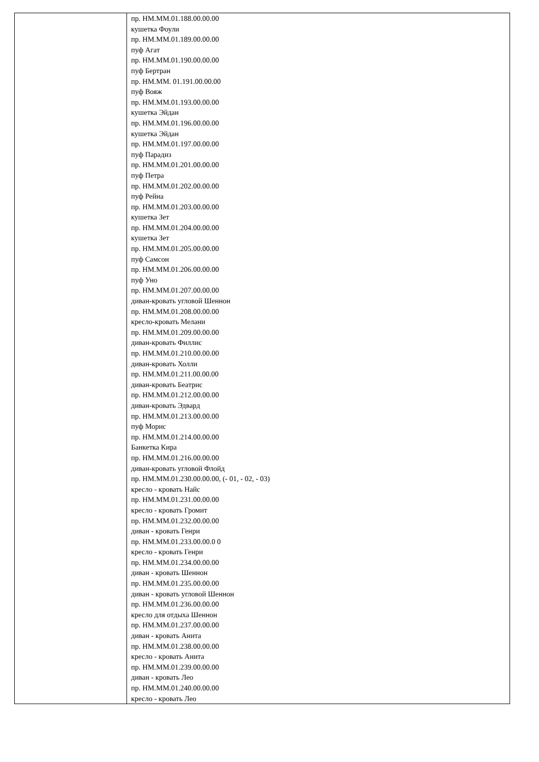| | пр. НМ.ММ.01.188.00.00.00 кушетка Фоули пр. НМ.ММ.01.189.00.00.00 пуф Агат пр. НМ.ММ.01.190.00.00.00 пуф Бертран пр. НМ.ММ. 01.191.00.00.00 пуф Вояж пр. НМ.ММ.01.193.00.00.00 кушетка Эйдан пр. НМ.ММ.01.196.00.00.00 кушетка Эйдан пр. НМ.ММ.01.197.00.00.00 пуф Парадиз пр. НМ.ММ.01.201.00.00.00 пуф Петра пр. НМ.ММ.01.202.00.00.00 пуф Рейна пр. НМ.ММ.01.203.00.00.00 кушетка Зет пр. НМ.ММ.01.204.00.00.00 кушетка Зет пр. НМ.ММ.01.205.00.00.00 пуф Самсон пр. НМ.ММ.01.206.00.00.00 пуф Уно пр. НМ.ММ.01.207.00.00.00 диван-кровать угловой Шеннон пр. НМ.ММ.01.208.00.00.00 кресло-кровать Мелани пр. НМ.ММ.01.209.00.00.00 диван-кровать Филлис пр. НМ.ММ.01.210.00.00.00 диван-кровать Холли пр. НМ.ММ.01.211.00.00.00 диван-кровать Беатрис пр. НМ.ММ.01.212.00.00.00 диван-кровать Эдвард пр. НМ.ММ.01.213.00.00.00 пуф Морис пр. НМ.ММ.01.214.00.00.00 Банкетка Кира пр. НМ.ММ.01.216.00.00.00 диван-кровать угловой Флойд пр. НМ.ММ.01.230.00.00.00, (- 01, - 02, - 03) кресло - кровать Найс пр. НМ.ММ.01.231.00.00.00 кресло - кровать Громит пр. НМ.ММ.01.232.00.00.00 диван - кровать Генри пр. НМ.ММ.01.233.00.00.0 0 кресло - кровать Генри пр. НМ.ММ.01.234.00.00.00 диван - кровать Шеннон пр. НМ.ММ.01.235.00.00.00 диван - кровать угловой Шеннон пр. НМ.ММ.01.236.00.00.00 кресло для отдыха Шеннон пр. НМ.ММ.01.237.00.00.00 диван - кровать Анита пр. НМ.ММ.01.238.00.00.00 кресло - кровать Анита пр. НМ.ММ.01.239.00.00.00 диван - кровать Лео пр. НМ.ММ.01.240.00.00.00 кресло - кровать Лео |